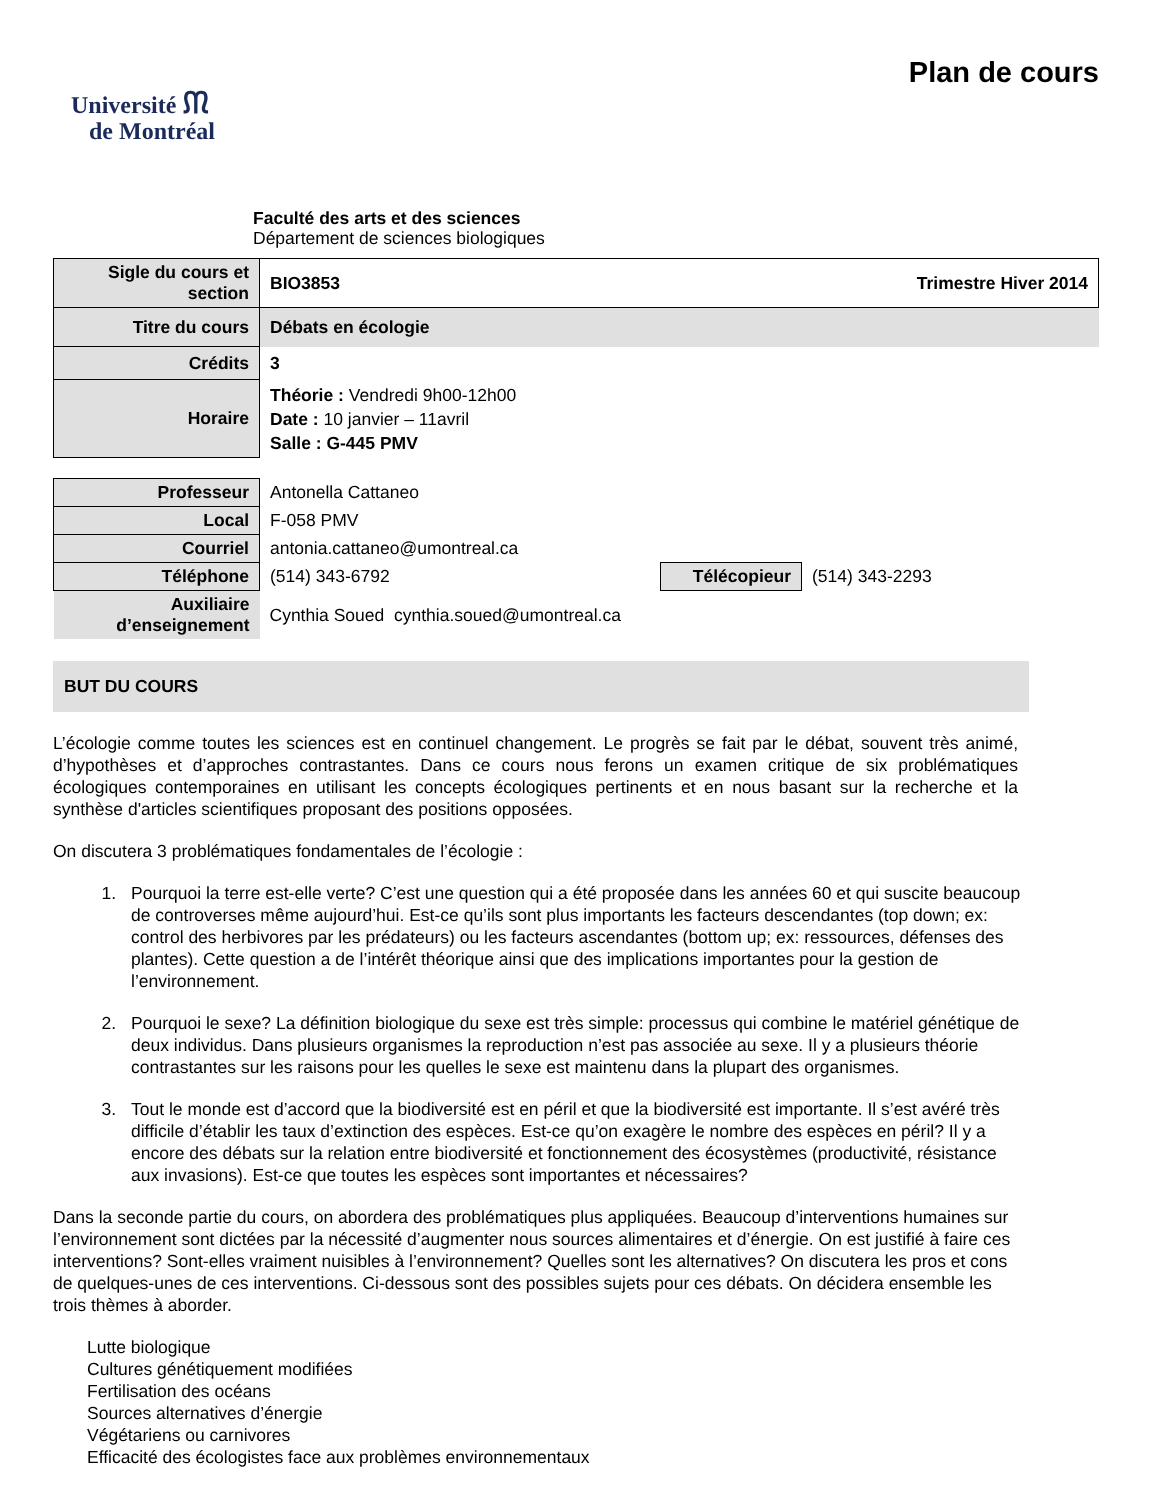Université ᙏ
de Montréal
Plan de cours
Faculté des arts et des sciences
Département de sciences biologiques
| Sigle du cours et section | BIO3853 Trimestre Hiver 2014 |
| Titre du cours | Débats en écologie |
| Crédits | 3 |
| Horaire | Théorie : Vendredi 9h00-12h00 Date : 10 janvier – 11avril Salle : G-445 PMV |
| Professeur | Antonella Cattaneo | | |
| Local | F-058 PMV | | |
| Courriel | antonia.cattaneo@umontreal.ca | | |
| Téléphone | (514) 343-6792 | Télécopieur | (514) 343-2293 |
| Auxiliaire d’enseignement | Cynthia Soued cynthia.soued@umontreal.ca | | |
BUT DU COURS
L’écologie comme toutes les sciences est en continuel changement. Le progrès se fait par le débat, souvent très animé, d’hypothèses et d’approches contrastantes. Dans ce cours nous ferons un examen critique de six problématiques écologiques contemporaines en utilisant les concepts écologiques pertinents et en nous basant sur la recherche et la synthèse d'articles scientifiques proposant des positions opposées.
On discutera 3 problématiques fondamentales de l’écologie :
1. Pourquoi la terre est-elle verte? C’est une question qui a été proposée dans les années 60 et qui suscite beaucoup de controverses même aujourd’hui. Est-ce qu’ils sont plus importants les facteurs descendantes (top down; ex: control des herbivores par les prédateurs) ou les facteurs ascendantes (bottom up; ex: ressources, défenses des plantes). Cette question a de l’intérêt théorique ainsi que des implications importantes pour la gestion de l’environnement.
2. Pourquoi le sexe? La définition biologique du sexe est très simple: processus qui combine le matériel génétique de deux individus. Dans plusieurs organismes la reproduction n’est pas associée au sexe. Il y a plusieurs théorie contrastantes sur les raisons pour les quelles le sexe est maintenu dans la plupart des organismes.
3. Tout le monde est d’accord que la biodiversité est en péril et que la biodiversité est importante. Il s’est avéré très difficile d’établir les taux d’extinction des espèces. Est-ce qu’on exagère le nombre des espèces en péril? Il y a encore des débats sur la relation entre biodiversité et fonctionnement des écosystèmes (productivité, résistance aux invasions). Est-ce que toutes les espèces sont importantes et nécessaires?
Dans la seconde partie du cours, on abordera des problématiques plus appliquées. Beaucoup d’interventions humaines sur l’environnement sont dictées par la nécessité d’augmenter nous sources alimentaires et d’énergie. On est justifié à faire ces interventions? Sont-elles vraiment nuisibles à l’environnement? Quelles sont les alternatives? On discutera les pros et cons de quelques-unes de ces interventions. Ci-dessous sont des possibles sujets pour ces débats. On décidera ensemble les trois thèmes à aborder.
Lutte biologique
Cultures génétiquement modifiées
Fertilisation des océans
Sources alternatives d’énergie
Végétariens ou carnivores
Efficacité des écologistes face aux problèmes environnementaux